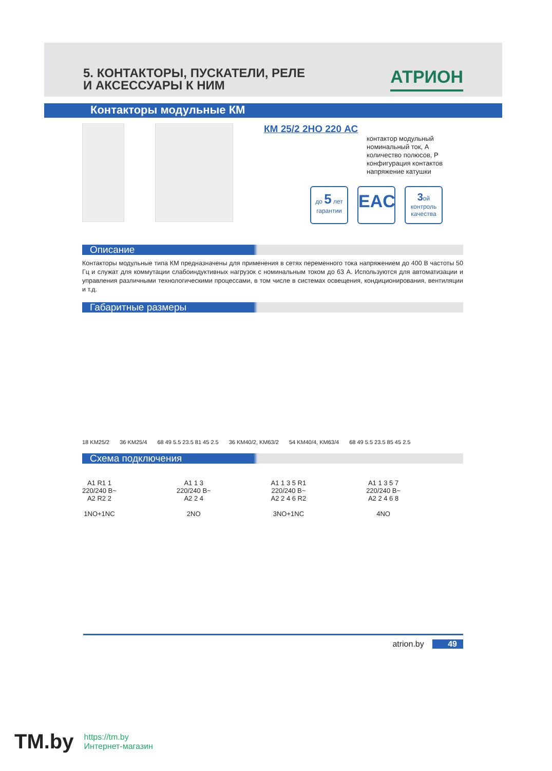5. КОНТАКТОРЫ, ПУСКАТЕЛИ, РЕЛЕ
И АКСЕССУАРЫ К НИМ
АТРИОН
Контакторы модульные КМ
КМ 25/2 2НО 220 АС
контактор модульный
номинальный ток, А
количество полюсов, Р
конфигурация контактов
напряжение катушки
до 5 лет
гарантии
EAC
3ой
контроль
качества
Описание
Контакторы модульные типа КМ предназначены для применения в сетях переменного тока напряжением до 400 В частоты 50 Гц и служат для коммутации слабоиндуктивных нагрузок с номинальным током до 63 А. Используются для автоматизации и управления различными технологическими процессами, в том числе в системах освещения, кондиционирования, вентиляции и т.д.
Габаритные размеры
18 KM25/2 36 KM25/4 68 49 5.5 23.5 81 45 2.5 36 KM40/2, KM63/2 54 KM40/4, KM63/4 68 49 5.5 23.5 85 45 2.5
Схема подключения
A1 R1 1
220/240 В~
A2 R2 2
1NO+1NC
A1 1 3
220/240 В~
A2 2 4
2NO
A1 1 3 5 R1
220/240 В~
A2 2 4 6 R2
3NO+1NC
A1 1 3 5 7
220/240 В~
A2 2 4 6 8
4NO
atrion.by 49
TM.by https://tm.by
Интернет-магазин